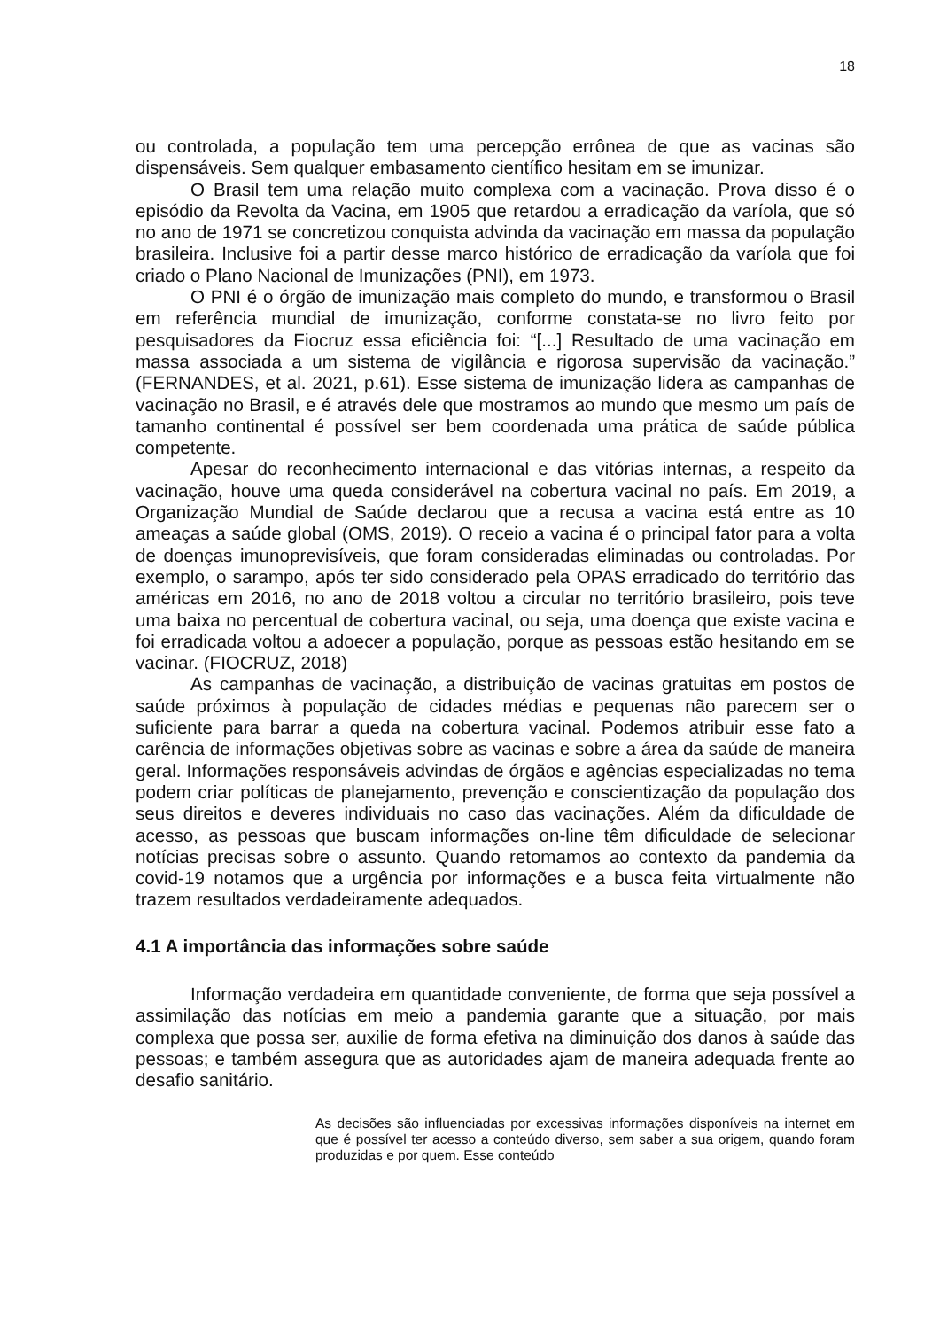18
ou controlada, a população tem uma percepção errônea de que as vacinas são dispensáveis. Sem qualquer embasamento científico hesitam em se imunizar.
O Brasil tem uma relação muito complexa com a vacinação. Prova disso é o episódio da Revolta da Vacina, em 1905 que retardou a erradicação da varíola, que só no ano de 1971 se concretizou conquista advinda da vacinação em massa da população brasileira. Inclusive foi a partir desse marco histórico de erradicação da varíola que foi criado o Plano Nacional de Imunizações (PNI), em 1973.
O PNI é o órgão de imunização mais completo do mundo, e transformou o Brasil em referência mundial de imunização, conforme constata-se no livro feito por pesquisadores da Fiocruz essa eficiência foi: “[...] Resultado de uma vacinação em massa associada a um sistema de vigilância e rigorosa supervisão da vacinação.” (FERNANDES, et al. 2021, p.61). Esse sistema de imunização lidera as campanhas de vacinação no Brasil, e é através dele que mostramos ao mundo que mesmo um país de tamanho continental é possível ser bem coordenada uma prática de saúde pública competente.
Apesar do reconhecimento internacional e das vitórias internas, a respeito da vacinação, houve uma queda considerável na cobertura vacinal no país. Em 2019, a Organização Mundial de Saúde declarou que a recusa a vacina está entre as 10 ameaças a saúde global (OMS, 2019). O receio a vacina é o principal fator para a volta de doenças imunoprevisíveis, que foram consideradas eliminadas ou controladas. Por exemplo, o sarampo, após ter sido considerado pela OPAS erradicado do território das américas em 2016, no ano de 2018 voltou a circular no território brasileiro, pois teve uma baixa no percentual de cobertura vacinal, ou seja, uma doença que existe vacina e foi erradicada voltou a adoecer a população, porque as pessoas estão hesitando em se vacinar. (FIOCRUZ, 2018)
As campanhas de vacinação, a distribuição de vacinas gratuitas em postos de saúde próximos à população de cidades médias e pequenas não parecem ser o suficiente para barrar a queda na cobertura vacinal. Podemos atribuir esse fato a carência de informações objetivas sobre as vacinas e sobre a área da saúde de maneira geral. Informações responsáveis advindas de órgãos e agências especializadas no tema podem criar políticas de planejamento, prevenção e conscientização da população dos seus direitos e deveres individuais no caso das vacinações. Além da dificuldade de acesso, as pessoas que buscam informações on-line têm dificuldade de selecionar notícias precisas sobre o assunto. Quando retomamos ao contexto da pandemia da covid-19 notamos que a urgência por informações e a busca feita virtualmente não trazem resultados verdadeiramente adequados.
4.1 A importância das informações sobre saúde
Informação verdadeira em quantidade conveniente, de forma que seja possível a assimilação das notícias em meio a pandemia garante que a situação, por mais complexa que possa ser, auxilie de forma efetiva na diminuição dos danos à saúde das pessoas; e também assegura que as autoridades ajam de maneira adequada frente ao desafio sanitário.
As decisões são influenciadas por excessivas informações disponíveis na internet em que é possível ter acesso a conteúdo diverso, sem saber a sua origem, quando foram produzidas e por quem. Esse conteúdo